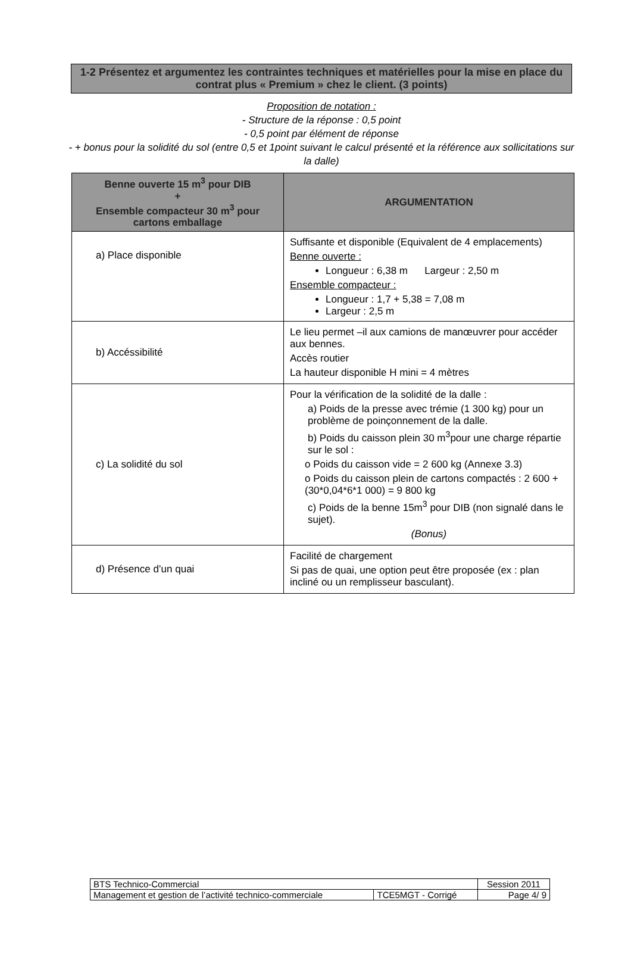1-2 Présentez et argumentez les contraintes techniques et matérielles pour la mise en place du contrat plus « Premium » chez le client. (3 points)
Proposition de notation :
- Structure de la réponse : 0,5 point
- 0,5 point par élément de réponse
- + bonus pour la solidité du sol (entre 0,5 et 1point suivant le calcul présenté et la référence aux sollicitations sur la dalle)
| Benne ouverte 15 m<sup>3</sup> pour DIB + Ensemble compacteur 30 m<sup>3</sup> pour cartons emballage | ARGUMENTATION |
| --- | --- |
| a) Place disponible | Suffisante et disponible (Equivalent de 4 emplacements) Benne ouverte : Longueur : 6,38 m Largeur : 2,50 m Ensemble compacteur : Longueur : 1,7 + 5,38 = 7,08 m Largeur : 2,5 m |
| b) Accéssibilité | Le lieu permet –il aux camions de manœuvrer pour accéder aux bennes. Accès routier La hauteur disponible H mini = 4 mètres |
| c) La solidité du sol | Pour la vérification de la solidité de la dalle : a) Poids de la presse avec trémie (1 300 kg) pour un problème de poinçonnement de la dalle. b) Poids du caisson plein 30 m<sup>3</sup>pour une charge répartie sur le sol : o Poids du caisson vide = 2 600 kg (Annexe 3.3) o Poids du caisson plein de cartons compactés : 2 600 + (30*0,04*6*1 000) = 9 800 kg c) Poids de la benne 15m<sup>3</sup> pour DIB (non signalé dans le sujet). (Bonus) |
| d) Présence d’un quai | Facilité de chargement Si pas de quai, une option peut être proposée (ex : plan incliné ou un remplisseur basculant). |
| BTS Technico-Commercial | | Session 2011 |
| Management et gestion de l’activité technico-commerciale | TCE5MGT - Corrigé | Page 4/ 9 |